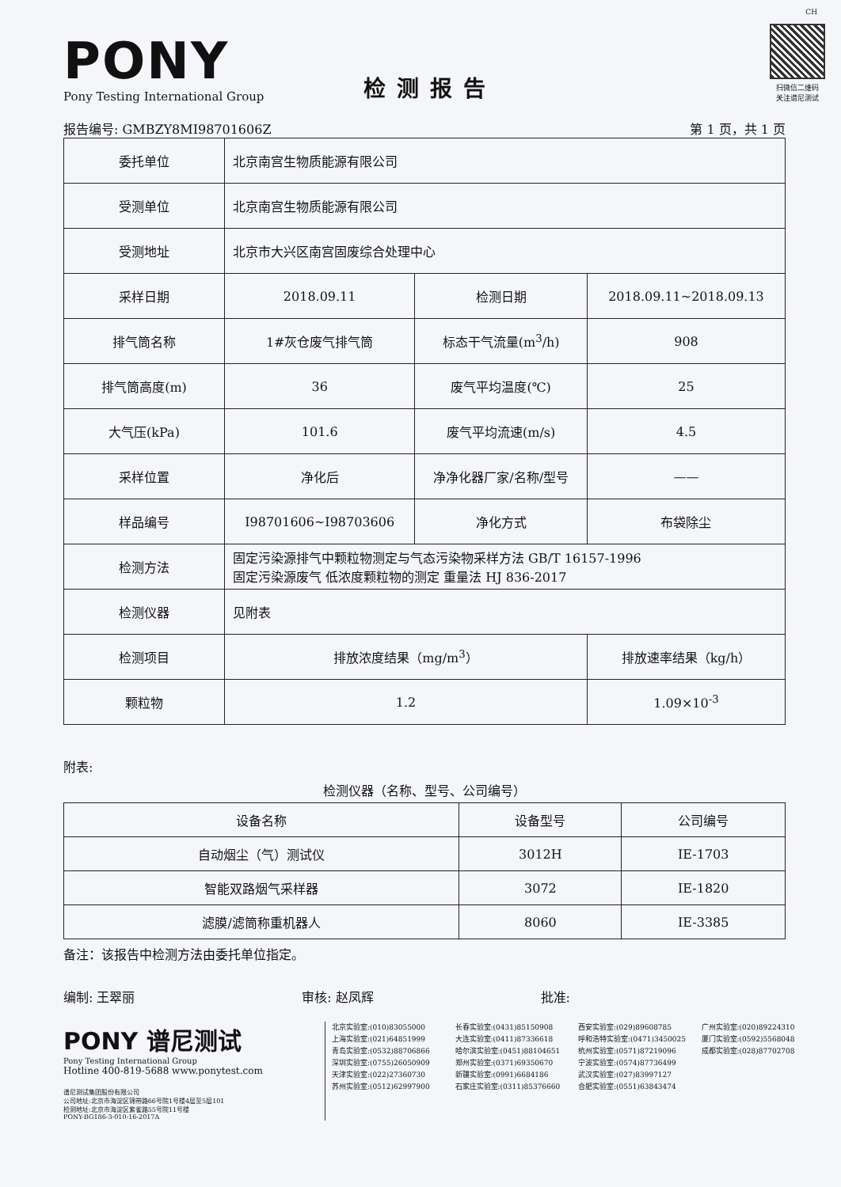CH
PONY
Pony Testing International Group
检测报告
扫微信二维码
关注谱尼测试
报告编号: GMBZY8MI98701606Z 第 1 页，共 1 页
| 委托单位 | 北京南宫生物质能源有限公司 | | |
| 受测单位 | 北京南宫生物质能源有限公司 | | |
| 受测地址 | 北京市大兴区南宫固废综合处理中心 | | |
| 采样日期 | 2018.09.11 | 检测日期 | 2018.09.11~2018.09.13 |
| 排气筒名称 | 1#灰仓废气排气筒 | 标态干气流量(m<sup>3</sup>/h) | 908 |
| 排气筒高度(m) | 36 | 废气平均温度(℃) | 25 |
| 大气压(kPa) | 101.6 | 废气平均流速(m/s) | 4.5 |
| 采样位置 | 净化后 | 净净化器厂家/名称/型号 | —— |
| 样品编号 | I98701606~I98703606 | 净化方式 | 布袋除尘 |
| 检测方法 | 固定污染源排气中颗粒物测定与气态污染物采样方法 GB/T 16157-1996 固定污染源废气 低浓度颗粒物的测定 重量法 HJ 836-2017 | | |
| 检测仪器 | 见附表 | | |
| 检测项目 | 排放浓度结果（mg/m<sup>3</sup>） | | 排放速率结果（kg/h） |
| 颗粒物 | 1.2 | | 1.09×10<sup>-3</sup> |
附表:
检测仪器（名称、型号、公司编号）
| 设备名称 | 设备型号 | 公司编号 |
| --- | --- | --- |
| 自动烟尘（气）测试仪 | 3012H | IE-1703 |
| 智能双路烟气采样器 | 3072 | IE-1820 |
| 滤膜/滤筒称重机器人 | 8060 | IE-3385 |
备注：该报告中检测方法由委托单位指定。
编制: 王翠丽 审核: 赵凤辉 批准:
PONY 谱尼测试
Pony Testing International Group
Hotline 400-819-5688 www.ponytest.com
谱尼测试集团股份有限公司
公司地址:北京市海淀区锦带路66号院1号楼4层至5层101
检测地址:北京市海淀区紫雀路55号院11号楼
PONY-BG186-3-010-16-2017A
北京实验室:(010)83055000
上海实验室:(021)64851999
青岛实验室:(0532)88706866
深圳实验室:(0755)26050909
天津实验室:(022)27360730
苏州实验室:(0512)62997900
长春实验室:(0431)85150908
大连实验室:(0411)87336618
哈尔滨实验室:(0451)88104651
郑州实验室:(0371)69350670
新疆实验室:(0991)6684186
石家庄实验室:(0311)85376660
西安实验室:(029)89608785
呼和浩特实验室:(0471)3450025
杭州实验室:(0571)87219096
宁波实验室:(0574)87736499
武汉实验室:(027)83997127
合肥实验室:(0551)63843474
广州实验室:(020)89224310
厦门实验室:(0592)5568048
成都实验室:(028)87702708